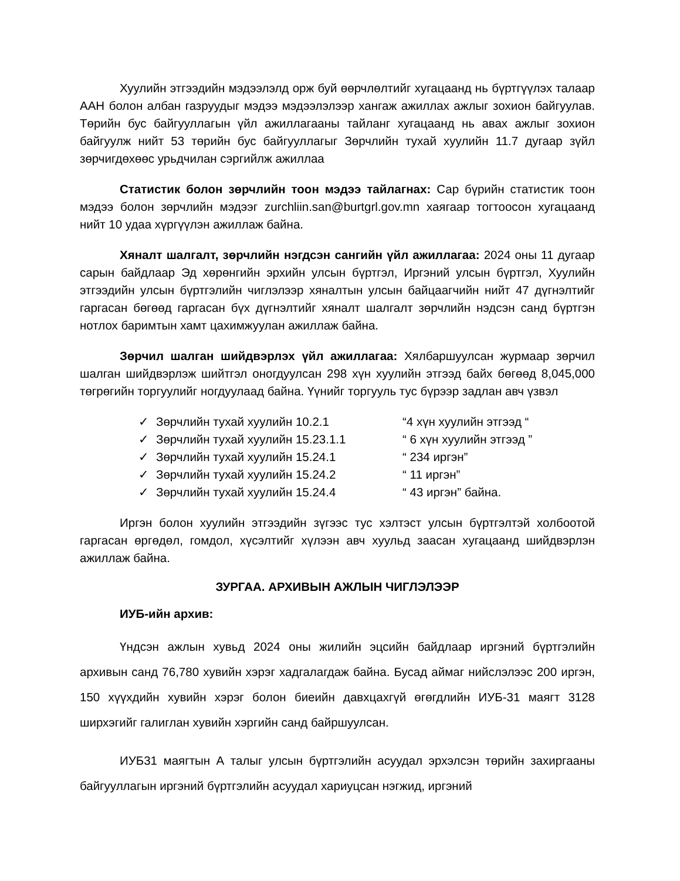Хуулийн этгээдийн мэдээлэлд орж буй өөрчлөлтийг хугацаанд нь бүртгүүлэх талаар ААН болон албан газруудыг мэдээ мэдээлэлээр хангаж ажиллах ажлыг зохион байгуулав. Төрийн бус байгууллагын үйл ажиллагааны тайланг хугацаанд нь авах ажлыг зохион байгуулж нийт 53 төрийн бус байгууллагыг Зөрчлийн тухай хуулийн 11.7 дугаар зүйл зөрчигдөхөөс урьдчилан сэргийлж ажиллаа
Статистик болон зөрчлийн тоон мэдээ тайлагнах: Сар бүрийн статистик тоон мэдээ болон зөрчлийн мэдээг zurchliin.san@burtgrl.gov.mn хаягаар тогтоосон хугацаанд нийт 10 удаа хүргүүлэн ажиллаж байна.
Хяналт шалгалт, зөрчлийн нэгдсэн сангийн үйл ажиллагаа: 2024 оны 11 дугаар сарын байдлаар Эд хөрөнгийн эрхийн улсын бүртгэл, Иргэний улсын бүртгэл, Хуулийн этгээдийн улсын бүртгэлийн чиглэлээр хяналтын улсын байцаагчийн нийт 47 дүгнэлтийг гаргасан бөгөөд гаргасан бүх дүгнэлтийг хяналт шалгалт зөрчлийн нэдсэн санд бүртгэн нотлох баримтын хамт цахимжуулан ажиллаж байна.
Зөрчил шалган шийдвэрлэх үйл ажиллагаа: Хялбаршуулсан журмаар зөрчил шалган шийдвэрлэж шийтгэл оногдуулсан 298 хүн хуулийн этгээд байх бөгөөд 8,045,000 төгрөгийн торгуулийг ногдуулаад байна. Үүнийг торгууль тус бүрээр задлан авч үзвэл
✓ Зөрчлийн тухай хуулийн 10.2.1 “4 хүн хуулийн этгээд “
✓ Зөрчлийн тухай хуулийн 15.23.1.1 “ 6 хүн хуулийн этгээд ”
✓ Зөрчлийн тухай хуулийн 15.24.1 “ 234 иргэн”
✓ Зөрчлийн тухай хуулийн 15.24.2 “ 11 иргэн”
✓ Зөрчлийн тухай хуулийн 15.24.4 “ 43 иргэн” байна.
Иргэн болон хуулийн этгээдийн зүгээс тус хэлтэст улсын бүртгэлтэй холбоотой гаргасан өргөдөл, гомдол, хүсэлтийг хүлээн авч хуульд заасан хугацаанд шийдвэрлэн ажиллаж байна.
ЗУРГАА. АРХИВЫН АЖЛЫН ЧИГЛЭЛЭЭР
ИУБ-ийн архив:
Үндсэн ажлын хувьд 2024 оны жилийн эцсийн байдлаар иргэний бүртгэлийн архивын санд 76,780 хувийн хэрэг хадгалагдаж байна. Бусад аймаг нийслэлээс 200 иргэн, 150 хүүхдийн хувийн хэрэг болон биеийн давхцахгүй өгөгдлийн ИУБ-31 маягт 3128 ширхэгийг галиглан хувийн хэргийн санд байршуулсан.
ИУБ31 маягтын А талыг улсын бүртгэлийн асуудал эрхэлсэн төрийн захиргааны байгууллагын иргэний бүртгэлийн асуудал хариуцсан нэгжид, иргэний